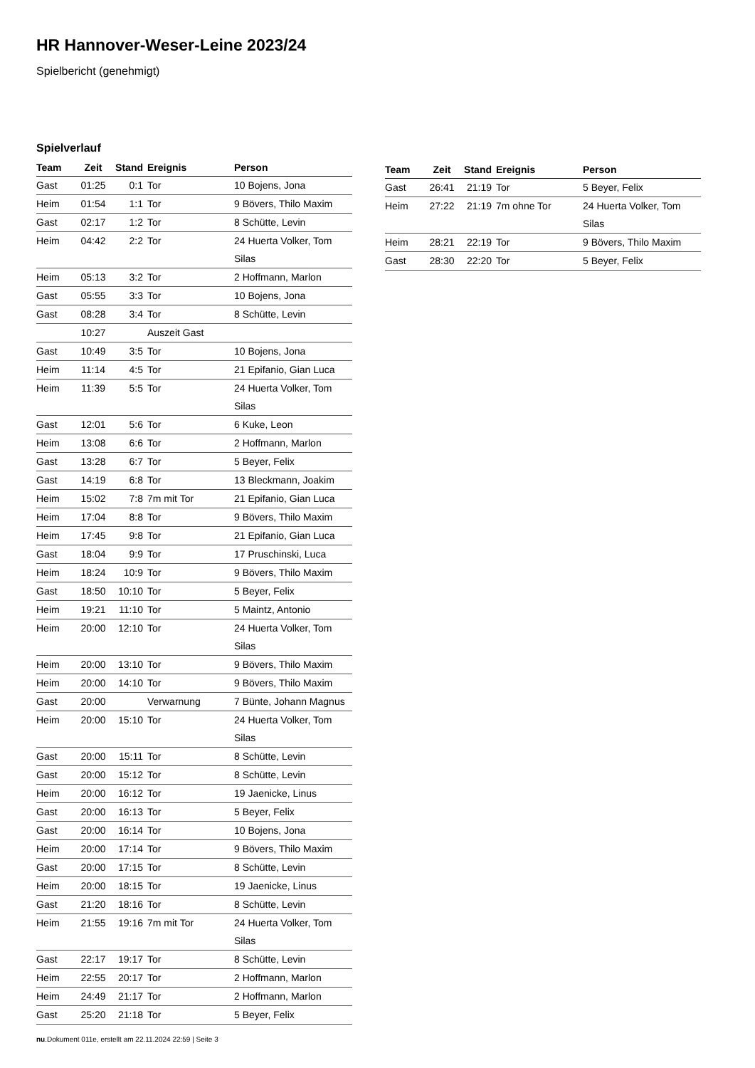HR Hannover-Weser-Leine 2023/24
Spielbericht (genehmigt)
Spielverlauf
| Team | Zeit | Stand | Ereignis | Person |
| --- | --- | --- | --- | --- |
| Gast | 01:25 | 0:1 | Tor | 10 Bojens, Jona |
| Heim | 01:54 | 1:1 | Tor | 9 Bövers, Thilo Maxim |
| Gast | 02:17 | 1:2 | Tor | 8 Schütte, Levin |
| Heim | 04:42 | 2:2 | Tor | 24 Huerta Volker, Tom Silas |
| Heim | 05:13 | 3:2 | Tor | 2 Hoffmann, Marlon |
| Gast | 05:55 | 3:3 | Tor | 10 Bojens, Jona |
| Gast | 08:28 | 3:4 | Tor | 8 Schütte, Levin |
| | 10:27 | | Auszeit Gast | |
| Gast | 10:49 | 3:5 | Tor | 10 Bojens, Jona |
| Heim | 11:14 | 4:5 | Tor | 21 Epifanio, Gian Luca |
| Heim | 11:39 | 5:5 | Tor | 24 Huerta Volker, Tom Silas |
| Gast | 12:01 | 5:6 | Tor | 6 Kuke, Leon |
| Heim | 13:08 | 6:6 | Tor | 2 Hoffmann, Marlon |
| Gast | 13:28 | 6:7 | Tor | 5 Beyer, Felix |
| Gast | 14:19 | 6:8 | Tor | 13 Bleckmann, Joakim |
| Heim | 15:02 | 7:8 | 7m mit Tor | 21 Epifanio, Gian Luca |
| Heim | 17:04 | 8:8 | Tor | 9 Bövers, Thilo Maxim |
| Heim | 17:45 | 9:8 | Tor | 21 Epifanio, Gian Luca |
| Gast | 18:04 | 9:9 | Tor | 17 Pruschinski, Luca |
| Heim | 18:24 | 10:9 | Tor | 9 Bövers, Thilo Maxim |
| Gast | 18:50 | 10:10 | Tor | 5 Beyer, Felix |
| Heim | 19:21 | 11:10 | Tor | 5 Maintz, Antonio |
| Heim | 20:00 | 12:10 | Tor | 24 Huerta Volker, Tom Silas |
| Heim | 20:00 | 13:10 | Tor | 9 Bövers, Thilo Maxim |
| Heim | 20:00 | 14:10 | Tor | 9 Bövers, Thilo Maxim |
| Gast | 20:00 | | Verwarnung | 7 Bünte, Johann Magnus |
| Heim | 20:00 | 15:10 | Tor | 24 Huerta Volker, Tom Silas |
| Gast | 20:00 | 15:11 | Tor | 8 Schütte, Levin |
| Gast | 20:00 | 15:12 | Tor | 8 Schütte, Levin |
| Heim | 20:00 | 16:12 | Tor | 19 Jaenicke, Linus |
| Gast | 20:00 | 16:13 | Tor | 5 Beyer, Felix |
| Gast | 20:00 | 16:14 | Tor | 10 Bojens, Jona |
| Heim | 20:00 | 17:14 | Tor | 9 Bövers, Thilo Maxim |
| Gast | 20:00 | 17:15 | Tor | 8 Schütte, Levin |
| Heim | 20:00 | 18:15 | Tor | 19 Jaenicke, Linus |
| Gast | 21:20 | 18:16 | Tor | 8 Schütte, Levin |
| Heim | 21:55 | 19:16 | 7m mit Tor | 24 Huerta Volker, Tom Silas |
| Gast | 22:17 | 19:17 | Tor | 8 Schütte, Levin |
| Heim | 22:55 | 20:17 | Tor | 2 Hoffmann, Marlon |
| Heim | 24:49 | 21:17 | Tor | 2 Hoffmann, Marlon |
| Gast | 25:20 | 21:18 | Tor | 5 Beyer, Felix |
| Team | Zeit | Stand | Ereignis | Person |
| --- | --- | --- | --- | --- |
| Gast | 26:41 | 21:19 | Tor | 5 Beyer, Felix |
| Heim | 27:22 | 21:19 | 7m ohne Tor | 24 Huerta Volker, Tom Silas |
| Heim | 28:21 | 22:19 | Tor | 9 Bövers, Thilo Maxim |
| Gast | 28:30 | 22:20 | Tor | 5 Beyer, Felix |
nu.Dokument 011e, erstellt am 22.11.2024 22:59 | Seite 3